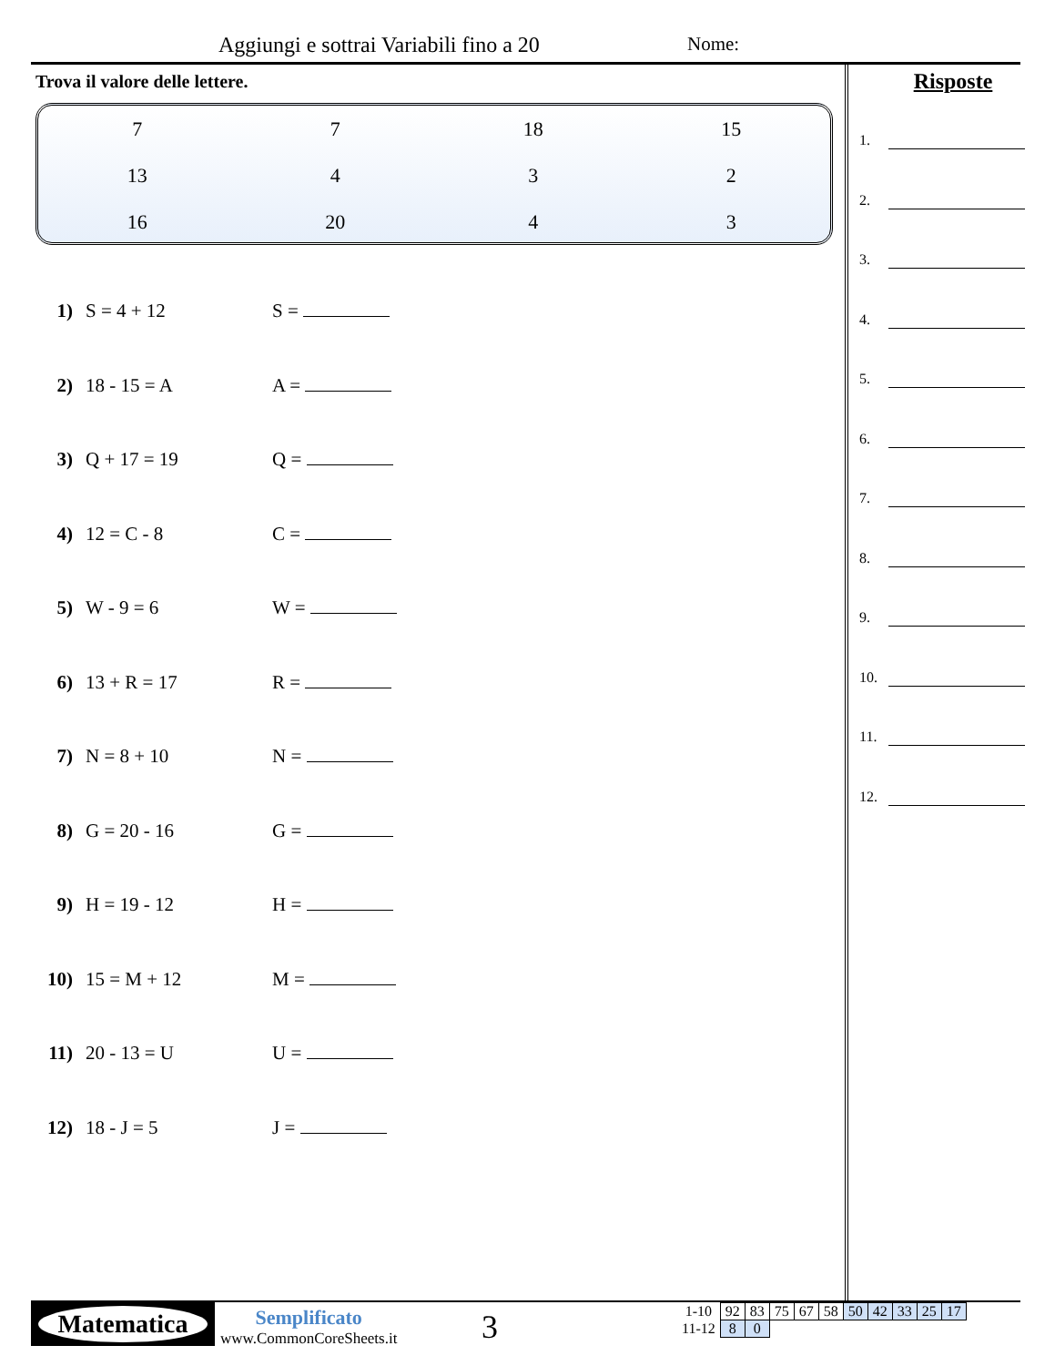Aggiungi e sottrai Variabili fino a 20
Nome:
Trova il valore delle lettere.
| 7 | 7 | 18 | 15 |
| 13 | 4 | 3 | 2 |
| 16 | 20 | 4 | 3 |
1) S = 4 + 12 S =
2) 18 - 15 = A A =
3) Q + 17 = 19 Q =
4) 12 = C - 8 C =
5) W - 9 = 6 W =
6) 13 + R = 17 R =
7) N = 8 + 10 N =
8) G = 20 - 16 G =
9) H = 19 - 12 H =
10) 15 = M + 12 M =
11) 20 - 13 = U U =
12) 18 - J = 5 J =
Risposte
1.
2.
3.
4.
5.
6.
7.
8.
9.
10.
11.
12.
Matematica
Semplificato
www.CommonCoreSheets.it
3
| 1-10 | 92 | 83 | 75 | 67 | 58 | 50 | 42 | 33 | 25 | 17 |
| 11-12 | 8 | 0 | | | | | | | | |